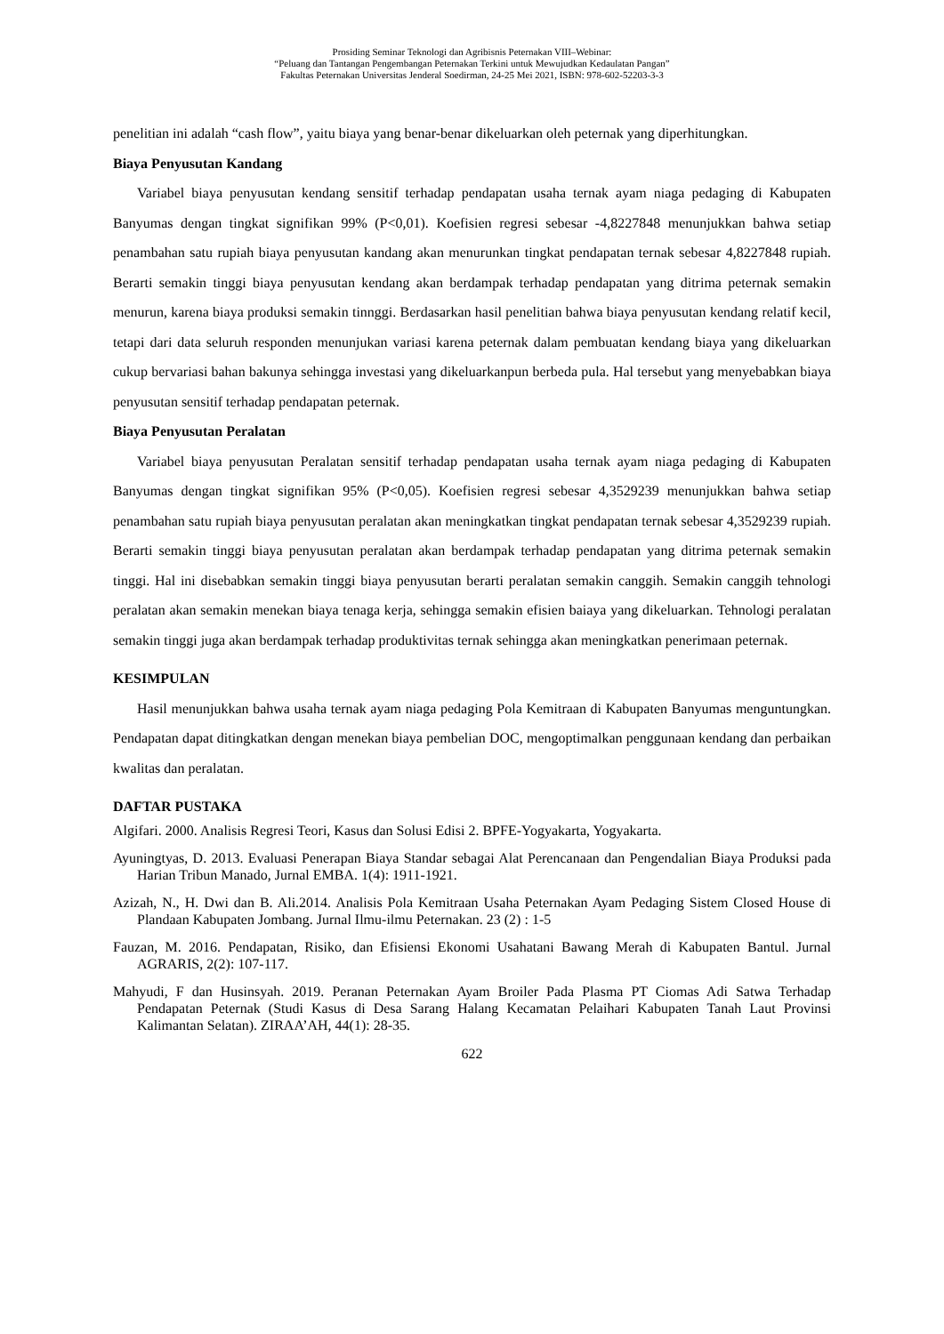Prosiding Seminar Teknologi dan Agribisnis Peternakan VIII–Webinar:
“Peluang dan Tantangan Pengembangan Peternakan Terkini untuk Mewujudkan Kedaulatan Pangan”
Fakultas Peternakan Universitas Jenderal Soedirman, 24-25 Mei 2021, ISBN: 978-602-52203-3-3
penelitian ini adalah “cash flow”, yaitu biaya yang benar-benar dikeluarkan oleh peternak yang diperhitungkan.
Biaya Penyusutan Kandang
Variabel biaya penyusutan kendang sensitif terhadap pendapatan usaha ternak ayam niaga pedaging di Kabupaten Banyumas dengan tingkat signifikan 99% (P<0,01). Koefisien regresi sebesar -4,8227848 menunjukkan bahwa setiap penambahan satu rupiah biaya penyusutan kandang akan menurunkan tingkat pendapatan ternak sebesar 4,8227848 rupiah. Berarti semakin tinggi biaya penyusutan kendang akan berdampak terhadap pendapatan yang ditrima peternak semakin menurun, karena biaya produksi semakin tinnggi. Berdasarkan hasil penelitian bahwa biaya penyusutan kendang relatif kecil, tetapi dari data seluruh responden menunjukan variasi karena peternak dalam pembuatan kendang biaya yang dikeluarkan cukup bervariasi bahan bakunya sehingga investasi yang dikeluarkanpun berbeda pula. Hal tersebut yang menyebabkan biaya penyusutan sensitif terhadap pendapatan peternak.
Biaya Penyusutan Peralatan
Variabel biaya penyusutan Peralatan sensitif terhadap pendapatan usaha ternak ayam niaga pedaging di Kabupaten Banyumas dengan tingkat signifikan 95% (P<0,05). Koefisien regresi sebesar 4,3529239 menunjukkan bahwa setiap penambahan satu rupiah biaya penyusutan peralatan akan meningkatkan tingkat pendapatan ternak sebesar 4,3529239 rupiah. Berarti semakin tinggi biaya penyusutan peralatan akan berdampak terhadap pendapatan yang ditrima peternak semakin tinggi. Hal ini disebabkan semakin tinggi biaya penyusutan berarti peralatan semakin canggih. Semakin canggih tehnologi peralatan akan semakin menekan biaya tenaga kerja, sehingga semakin efisien baiaya yang dikeluarkan. Tehnologi peralatan semakin tinggi juga akan berdampak terhadap produktivitas ternak sehingga akan meningkatkan penerimaan peternak.
KESIMPULAN
Hasil menunjukkan bahwa usaha ternak ayam niaga pedaging Pola Kemitraan di Kabupaten Banyumas menguntungkan. Pendapatan dapat ditingkatkan dengan menekan biaya pembelian DOC, mengoptimalkan penggunaan kendang dan perbaikan kwalitas dan peralatan.
DAFTAR PUSTAKA
Algifari. 2000. Analisis Regresi Teori, Kasus dan Solusi Edisi 2. BPFE-Yogyakarta, Yogyakarta.
Ayuningtyas, D. 2013. Evaluasi Penerapan Biaya Standar sebagai Alat Perencanaan dan Pengendalian Biaya Produksi pada Harian Tribun Manado, Jurnal EMBA. 1(4): 1911-1921.
Azizah, N., H. Dwi dan B. Ali.2014. Analisis Pola Kemitraan Usaha Peternakan Ayam Pedaging Sistem Closed House di Plandaan Kabupaten Jombang. Jurnal Ilmu-ilmu Peternakan. 23 (2) : 1-5
Fauzan, M. 2016. Pendapatan, Risiko, dan Efisiensi Ekonomi Usahatani Bawang Merah di Kabupaten Bantul. Jurnal AGRARIS, 2(2): 107-117.
Mahyudi, F dan Husinsyah. 2019. Peranan Peternakan Ayam Broiler Pada Plasma PT Ciomas Adi Satwa Terhadap Pendapatan Peternak (Studi Kasus di Desa Sarang Halang Kecamatan Pelaihari Kabupaten Tanah Laut Provinsi Kalimantan Selatan). ZIRAA’AH, 44(1): 28-35.
622